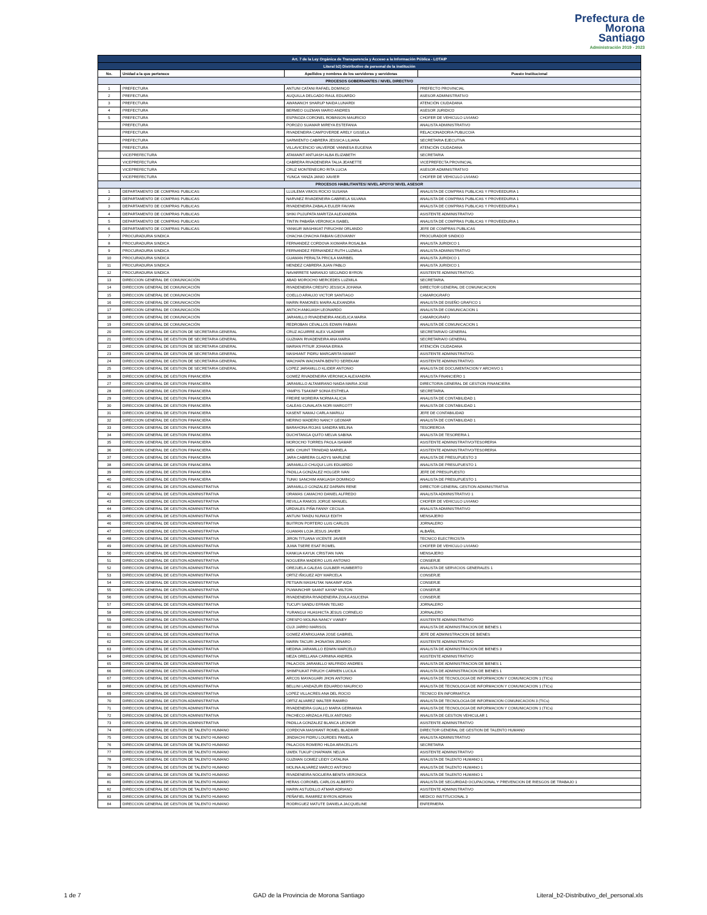Prefectura de
Morona
Santiago
Administración 2019 - 2023
| Art. 7 de la Ley Orgánica de Transparencia y Acceso a la Información Pública - LOTAIP | | | |
| Literal b2) Distributivo de personal de la institución | | | |
| No. | Unidad a la que pertenece | Apellidos y nombres de los servidores y servidoras | Puesto Institucional |
| PROCESOS GOBERNANTES / NIVEL DIRECTIVO | | | |
| 1 | PREFECTURA | ANTUNI CATANI RAFAEL DOMINGO | PREFECTO PROVINCIAL |
| 2 | PREFECTURA | AUQUILLA DELGADO RAUL EDUARDO | ASESOR ADMINISTRATIVO |
| 3 | PREFECTURA | AWANANCH SHARUP NAIDA LUNARDI | ATENCIÒN CIUDADANA |
| 4 | PREFECTURA | BERMEO GUZMAN MARIO ANDRES | ASESOR JURIDICO |
| 5 | PREFECTURA | ESPINOZA CORONEL ROBINSON MAURICIO | CHOFER DE VEHICULO LIVIANO |
| | PREFECTURA | POROZO SUAMAR MIREYA ESTEFANIA | ANALISTA ADMINISTRATIVO |
| | PREFECTURA | RIVADENEIRA CAMPOVERDE ARELY GISSELA | RELACIONADOR/A PUBLICO/A |
| | PREFECTURA | SARMIENTO CABRERA JESSICA LILIANA | SECRETARIA EJECUTIVA |
| | PREFECTURA | VILLAVICENCIO VALVERDE VANNESA EUGENIA | ATENCIÒN CIUDADANA |
| | VICEPREFECTURA | ATAMAINT ANTUASH ALBA ELIZABETH | SECRETARIA |
| | VICEPREFECTURA | CABRERA RIVADENEIRA TALIA JEANETTE | VICEPREFECTA PROVINCIAL |
| | VICEPREFECTURA | CRUZ MONTENEGRO RITA LUCIA | ASESOR ADMINISTRATIVO |
| | VICEPREFECTURA | YUNGA YANZA JANIO XAVIER | CHOFER DE VEHICULO LIVIANO |
| PROCESOS HABILITANTES/ NIVEL APOYO/ NIVEL ASESOR | | | |
| 1 | DEPARTAMENTO DE COMPRAS PUBLICAS | LLUILEMA VIMOS ROCIO SUSANA | ANALISTA DE COMPRAS PUBLICAS Y PROVEEDURIA 1 |
| 2 | DEPARTAMENTO DE COMPRAS PUBLICAS | NARVAEZ RIVADENEIRA GABRIELA SILVANA | ANALISTA DE COMPRAS PUBLICAS Y PROVEEDURIA 1 |
| 3 | DEPARTAMENTO DE COMPRAS PUBLICAS | RIVADENEIRA ZABALA EULER FAVIAN | ANALISTA DE COMPRAS PUBLICAS Y PROVEEDURIA 1 |
| 4 | DEPARTAMENTO DE COMPRAS PUBLICAS | SHIKI PUJUPATA MARITZA ALEXANDRA | ASISTENTE ADMINISTRATIVO |
| 5 | DEPARTAMENTO DE COMPRAS PUBLICAS | TINTIN PABAÑA VERONICA ISABEL | ANALISTA DE COMPRAS PUBLICAS Y PROVEEDURIA 1 |
| 6 | DEPARTAMENTO DE COMPRAS PUBLICAS | YANKUR WASHIKIAT PIRUCHIM ORLANDO | JEFE DE COMPRAS PUBLICAS |
| 7 | PROCURADURIA SINDICA | CHACHA CHACHA FABIAN GEOVANNY | PROCURADOR SINDICO |
| 8 | PROCURADURIA SINDICA | FERNANDEZ CORDOVA XIOMARA ROSALBA | ANALISTA JURIDICO 1 |
| 9 | PROCURADURIA SINDICA | FERNANDEZ FERNANDEZ RUTH LUZMILA | ANALISTA ADMINISTRATIVO |
| 10 | PROCURADURIA SINDICA | GUAMAN PERALTA PRICILA MARIBEL | ANALISTA JURIDICO 1 |
| 11 | PROCURADURIA SINDICA | MENDEZ CABRERA JUAN PABLO | ANALISTA JURIDICO 1 |
| 12 | PROCURADURIA SINDICA | NAVARRETE NARANJO SEGUNDO BYRON | ASISTENTE ADMINISTRATIVO. |
| 13 | DIRECCION GENERAL DE COMUNICACIÓN | ABAD MOROCHO MERCEDES LUZMILA | SECRETARIA. |
| 14 | DIRECCION GENERAL DE COMUNICACIÓN | RIVADENEIRA CRESPO JESSICA JOHANA | DIRECTOR GENERAL DE COMUNICACION |
| 15 | DIRECCION GENERAL DE COMUNICACIÓN | COELLO ARAUJO VICTOR SANTIAGO | CAMAROGRAFO |
| 16 | DIRECCION GENERAL DE COMUNICACIÓN | MARIN RAMONES MAIRA ALEXANDRA | ANALISTA DE DISEÑO GRAFICO 1 |
| 17 | DIRECCION GENERAL DE COMUNICACIÓN | ANTICH ANKUASH LEONARDO | ANALISTA DE COMUNICACION 1 |
| 18 | DIRECCION GENERAL DE COMUNICACIÓN | JARAMILLO RIVADENEIRA ANGELICA MARIA | CAMAROGRAFO |
| 19 | DIRECCION GENERAL DE COMUNICACIÓN | REDROBAN CEVALLOS EDWIN FABIAN | ANALISTA DE COMUNICACION 1 |
| 20 | DIRECCION GENERAL DE GESTION DE SECRETARIA GENERAL | CRUZ AGUIRRE ALEX VLADIMIR | SECRETARIA/O GENERAL |
| 21 | DIRECCION GENERAL DE GESTION DE SECRETARIA GENERAL | GUZMAN RIVADENEIRA ANA MARIA | SECRETARIA/O GENERAL |
| 22 | DIRECCION GENERAL DE GESTION DE SECRETARIA GENERAL | MARIAN PITIUR JOHANA ERIKA | ATENCIÓN CIUDADANA |
| 23 | DIRECCION GENERAL DE GESTION DE SECRETARIA GENERAL | MASHIANT PIDRU MARGARITA MAMAT | ASISTENTE ADMINISTRATIVO. |
| 24 | DIRECCION GENERAL DE GESTION DE SECRETARIA GENERAL | WACHAPA WACHAPA BENITO SEREKAM | ASISTENTE ADMINISTRATIVO. |
| 25 | DIRECCION GENERAL DE GESTION DE SECRETARIA GENERAL | LOPEZ JARAMILLO KLIDER ANTONIO | ANALISTA DE DOCUMENTACION Y ARCHIVO 1 |
| 26 | DIRECCION GENERAL DE GESTION FINANCIERA | GOMEZ RIVADENEIRA VERONICA ALEXANDRA | ANALISTA FINANCIERO 1 |
| 27 | DIRECCION GENERAL DE GESTION FINANCIERA | JARAMILLO ALTAMIRANO NAIDA MARIA JOSE | DIRECTOR/A GENERAL DE GESTION FINANCIERA |
| 28 | DIRECCION GENERAL DE GESTION FINANCIERA | YAMPIS TSAKIMP SONIA ESTHELA | SECRETARIA. |
| 29 | DIRECCION GENERAL DE GESTION FINANCIERA | FREIRE MOREIRA NORMA ALICIA | ANALISTA DE CONTABILIDAD 1 |
| 30 | DIRECCION GENERAL DE GESTION FINANCIERA | GALEAS CUNALATA NORI MARGOTT | ANALISTA DE CONTABILIDAD 1 |
| 31 | DIRECCION GENERAL DE GESTION FINANCIERA | KASENT NAMAJ CARLA MARILU | JEFE DE CONTABILIDAD |
| 32 | DIRECCION GENERAL DE GESTION FINANCIERA | MERINO MADERO NANCY GEOMAR | ANALISTA DE CONTABILIDAD 1 |
| 33 | DIRECCION GENERAL DE GESTION FINANCIERA | BARAHONA ROJAS SANDRA MELINA | TESORERO/A |
| 34 | DIRECCION GENERAL DE GESTION FINANCIERA | DUCHITANGA QUITO MELVA SABINA | ANALISTA DE TESORERIA 1 |
| 35 | DIRECCION GENERAL DE GESTION FINANCIERA | MOROCHO TORRES PAOLA ISAMAR | ASISTENTE ADMINISTRATIVO/TESORERIA |
| 36 | DIRECCION GENERAL DE GESTION FINANCIERA | WEK CHUINT TRINIDAD MARIELA | ASISTENTE ADMINISTRATIVO/TESORERIA |
| 37 | DIRECCION GENERAL DE GESTION FINANCIERA | JARA CABRERA GLADYS MARLENE | ANALISTA DE PRESUPUESTO 3 |
| 38 | DIRECCION GENERAL DE GESTION FINANCIERA | JARAMILLO CHUQUI LUIS EDUARDO | ANALISTA DE PRESUPUESTO 1 |
| 39 | DIRECCION GENERAL DE GESTION FINANCIERA | PADILLA GONZALEZ HOLGER IVAN | JEFE DE PRESUPUESTO |
| 40 | DIRECCION GENERAL DE GESTION FINANCIERA | TUNKI SANCHIM ANKUASH DOMINGO | ANALISTA DE PRESUPUESTO 1 |
| 41 | DIRECCION GENERAL DE GESTION ADMINISTRATIVA | JARAMILLO GONZALEZ DARWIN RENE | DIRECTOR GENERAL GESTION ADMINISTRATIVA |
| 42 | DIRECCION GENERAL DE GESTION ADMINISTRATIVA | ORAMAS CAMACHO DANIEL ALFREDO | ANALISTA ADMINISTRATIVO 1 |
| 43 | DIRECCION GENERAL DE GESTION ADMINISTRATIVA | REVILLA RAMOS JORGE MANUEL | CHOFER DE VEHICULO LIVIANO |
| 44 | DIRECCION GENERAL DE GESTION ADMINISTRATIVA | URDIALES PIÑA FANNY CECILIA | ANALISTA ADMINISTRATIVO |
| 45 | DIRECCION GENERAL DE GESTION ADMINISTRATIVA | ANTUNI TANDU NUNKUI EDITH | MENSAJERO |
| 46 | DIRECCION GENERAL DE GESTION ADMINISTRATIVA | BUITRON PORTERO LUIS CARLOS | JORNALERO |
| 47 | DIRECCION GENERAL DE GESTION ADMINISTRATIVA | GUAMAN LOJA JESUS JAVIER | ALBAÑIL |
| 48 | DIRECCION GENERAL DE GESTION ADMINISTRATIVA | JIRON TITUANA VICENTE JAVIER | TECNICO ELECTRICISTA |
| 49 | DIRECCION GENERAL DE GESTION ADMINISTRATIVA | JUWA TSERE ESAT ROMEL | CHOFER DE VEHICULO LIVIANO |
| 50 | DIRECCION GENERAL DE GESTION ADMINISTRATIVA | KANKUA KAYUK CRISTIAN IVAN | MENSAJERO |
| 51 | DIRECCION GENERAL DE GESTION ADMINISTRATIVA | NOGUERA MADERO LUIS ANTONIO | CONSERJE |
| 52 | DIRECCION GENERAL DE GESTION ADMINISTRATIVA | OREJUELA GALEAS GUILBER HUMBERTO | ANALISTA DE SERVICIOS GENERALES 1 |
| 53 | DIRECCION GENERAL DE GESTION ADMINISTRATIVA | ORTIZ IÑIGUEZ ADY MARCELA | CONSERJE |
| 54 | DIRECCION GENERAL DE GESTION ADMINISTRATIVA | PETSAIN MASHUTAK NAKAIMP AIDA | CONSERJE |
| 55 | DIRECCION GENERAL DE GESTION ADMINISTRATIVA | PUWAINCHIR SAANT KAYAP MILTON | CONSERJE |
| 56 | DIRECCION GENERAL DE GESTION ADMINISTRATIVA | RIVADENEIRA RIVADENEIRA ZOILA ASUCENA | CONSERJE |
| 57 | DIRECCION GENERAL DE GESTION ADMINISTRATIVA | TUCUPI SANDU EFRAIN TELMO | JORNALERO |
| 58 | DIRECCION GENERAL DE GESTION ADMINISTRATIVA | YURANGUI HUASHICTA JESUS CORNELIO | JORNALERO |
| 59 | DIRECCION GENERAL DE GESTION ADMINISTRATIVA | CRESPO MOLINA NANCY VIANEY | ASISTENTE ADMINISTRATIVO |
| 60 | DIRECCION GENERAL DE GESTION ADMINISTRATIVA | CUJI JARRO MARISOL | ANALISTA DE ADMINISTRACION DE BIENES 1 |
| 61 | DIRECCION GENERAL DE GESTION ADMINISTRATIVA | GOMEZ ATARIGUANA JOSE GABRIEL | JEFE DE ADMINISTRACION DE BIENES |
| 62 | DIRECCION GENERAL DE GESTION ADMINISTRATIVA | MARIN TACURI JHONATAN JENARO | ASISTENTE ADMINISTRATIVO |
| 63 | DIRECCION GENERAL DE GESTION ADMINISTRATIVA | MEDINA JARAMILLO EDWIN MARCELO | ANALISTA DE ADMINISTRACION DE BIENES 3 |
| 64 | DIRECCION GENERAL DE GESTION ADMINISTRATIVA | MEZA ORELLANA CARMINA ANDREA | ASISTENTE ADMINISTRATIVO |
| 65 | DIRECCION GENERAL DE GESTION ADMINISTRATIVA | PALACIOS JARAMILLO WILFRIDO ANDRES | ANALISTA DE ADMINISTRACION DE BIENES 1 |
| 66 | DIRECCION GENERAL DE GESTION ADMINISTRATIVA | SHIMPIUKAT PIRUCH CARMEN LUCILA | ANALISTA DE ADMINISTRACION DE BIENES 1 |
| 67 | DIRECCION GENERAL DE GESTION ADMINISTRATIVA | ARCOS MAYAGUARI JHON ANTONIO | ANALISTA DE TECNOLOGIA DE INFORMACION Y COMUNICACION 1 (TICs) |
| 68 | DIRECCION GENERAL DE GESTION ADMINISTRATIVA | BELLINI LANDAZURI EDUARDO MAURICIO | ANALISTA DE TECNOLOGIA DE INFORMACION Y COMUNICACION 1 (TICs) |
| 69 | DIRECCION GENERAL DE GESTION ADMINISTRATIVA | LOPEZ VILLACRES ANA DEL ROCIO | TECNICO EN INFORMATICA |
| 70 | DIRECCION GENERAL DE GESTION ADMINISTRATIVA | ORTIZ ALVAREZ WALTER RAMIRO | ANALISTA DE TECNOLOGIA DE INFORMACION COMUNICACION 3 (TICs) |
| 71 | DIRECCION GENERAL DE GESTION ADMINISTRATIVA | RIVADENEIRA GUALLO MARIA GERMANIA | ANALISTA DE TECNOLOGIA DE INFORMACION Y COMUNICACION 1 (TICs) |
| 72 | DIRECCION GENERAL DE GESTION ADMINISTRATIVA | PACHECO ARIZAGA FELIX ANTONIO | ANALISTA DE GESTION VEHICULAR 1 |
| 73 | DIRECCION GENERAL DE GESTION ADMINISTRATIVA | PADILLA GONZALEZ BLANCA LEONOR | ASISTENTE ADMINISTRATIVO |
| 74 | DIRECCION GENERAL DE GESTION DE TALENTO HUMANO | CORDOVA MASHIANT ROMEL BLADIMIR | DIRECTOR GENERAL DE GESTION DE TALENTO HUMANO |
| 75 | DIRECCION GENERAL DE GESTION DE TALENTO HUMANO | JINDIACHI PIDRU LOURDES PAMELA | ANALISTA ADMINISTRATIVO |
| 76 | DIRECCION GENERAL DE GESTION DE TALENTO HUMANO | PALACIOS ROMERO HILDA ARACELLYS | SECRETARIA |
| 77 | DIRECCION GENERAL DE GESTION DE TALENTO HUMANO | UWEK TUKUP CHAPAWIK NELVA | ASISTENTE ADMINISTRATIVO |
| 78 | DIRECCION GENERAL DE GESTION DE TALENTO HUMANO | GUZMAN GOMEZ LEIDY CATALINA | ANALISTA DE TALENTO HUMANO 1 |
| 79 | DIRECCION GENERAL DE GESTION DE TALENTO HUMANO | MOLINA ALVAREZ MARCO ANTONIO | ANALISTA DE TALENTO HUMANO 1 |
| 80 | DIRECCION GENERAL DE GESTION DE TALENTO HUMANO | RIVADENEIRA NOGUERA BENITA VERONICA | ANALISTA DE TALENTO HUMANO 1 |
| 81 | DIRECCION GENERAL DE GESTION DE TALENTO HUMANO | HERAS CORONEL CARLOS ALBERTO | ANALISTA DE SEGURIDAD OCUPACIONAL Y PREVENCION DE RIESGOS DE TRABAJO 1 |
| 82 | DIRECCION GENERAL DE GESTION DE TALENTO HUMANO | MARIN ASTUDILLO ATMAR ADRIANO | ASISTENTE ADMINISTRATIVO |
| 83 | DIRECCION GENERAL DE GESTION DE TALENTO HUMANO | PEÑAFIEL RAMIREZ BYRON ADRIAN | MEDICO INSTITUCIONAL 3 |
| 84 | DIRECCION GENERAL DE GESTION DE TALENTO HUMANO | RODRIGUEZ MATUTE DANIELA JACQUELINE | ENFERMERA |
1 de 7 GAD de la Provincia de Morona Santiago Literal_b2-Distributivo_del_personal.xls